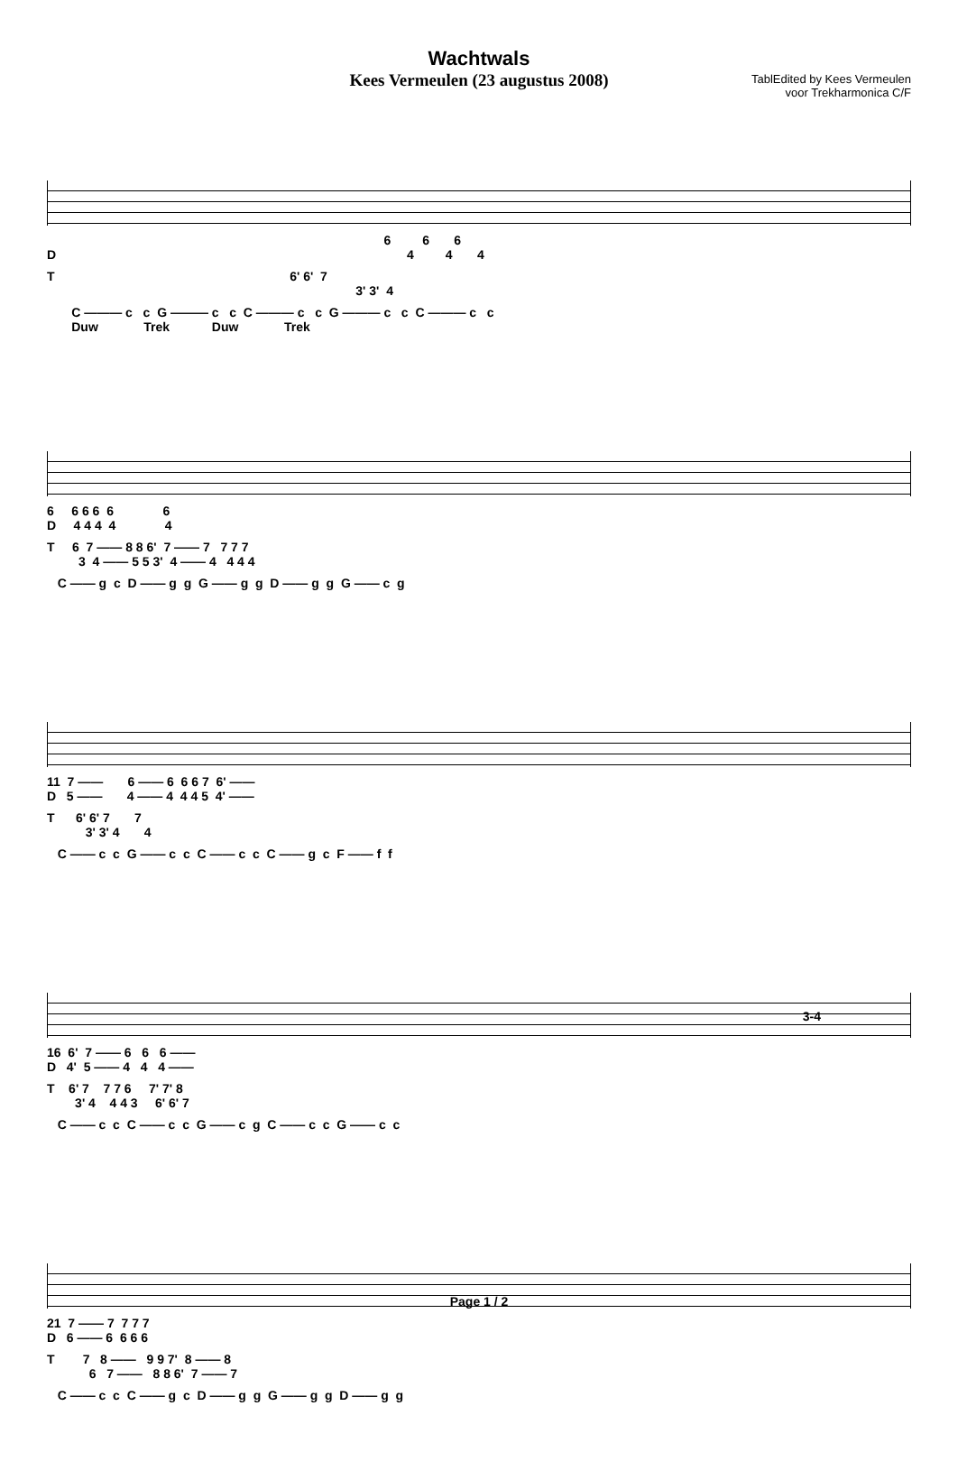Wachtwals
Kees Vermeulen (23 augustus 2008)
TablEdited by Kees Vermeulen
voor Trekharmonica C/F
6 6 6 D 4 4 4
T 6' 6' 7 3' 3' 4
C ——— c c G ——— c c C ——— c c G ——— c c C ——— c c Duw Trek Duw Trek
6 6 6 6 6 6 D 4 4 4 4 4
T 6 7 —— 8 8 6' 7 —— 7 7 7 7 3 4 —— 5 5 3' 4 —— 4 4 4 4
C —— g c D —— g g G —— g g D —— g g G —— c g
11 7 —— 6 —— 6 6 6 7 6' —— D 5 —— 4 —— 4 4 4 5 4' ——
T 6' 6' 7 7 3' 3' 4 4
C —— c c G —— c c C —— c c C —— g c F —— f f
3-4
16 6' 7 —— 6 6 6 —— D 4' 5 —— 4 4 4 ——
T 6' 7 7 7 6 7' 7' 8 3' 4 4 4 3 6' 6' 7
C —— c c C —— c c G —— c g C —— c c G —— c c
21 7 —— 7 7 7 7 D 6 —— 6 6 6 6
T 7 8 —— 9 9 7' 8 —— 8 6 7 —— 8 8 6' 7 —— 7
C —— c c C —— g c D —— g g G —— g g D —— g g
Page 1 / 2